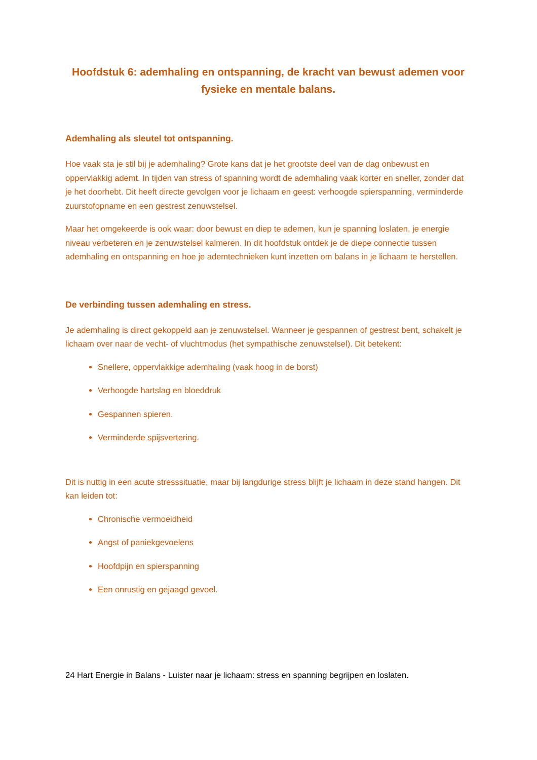Hoofdstuk 6: ademhaling en ontspanning, de kracht van bewust ademen voor fysieke en mentale balans.
Ademhaling als sleutel tot ontspanning.
Hoe vaak sta je stil bij je ademhaling? Grote kans dat je het grootste deel van de dag onbewust en oppervlakkig ademt. In tijden van stress of spanning wordt de ademhaling vaak korter en sneller, zonder dat je het doorhebt. Dit heeft directe gevolgen voor je lichaam en geest: verhoogde spierspanning, verminderde zuurstofopname en een gestrest zenuwstelsel.
Maar het omgekeerde is ook waar: door bewust en diep te ademen, kun je spanning loslaten, je energie niveau verbeteren en je zenuwstelsel kalmeren. In dit hoofdstuk ontdek je de diepe connectie tussen ademhaling en ontspanning en hoe je ademtechnieken kunt inzetten om balans in je lichaam te herstellen.
De verbinding tussen ademhaling en stress.
Je ademhaling is direct gekoppeld aan je zenuwstelsel. Wanneer je gespannen of gestrest bent, schakelt je lichaam over naar de vecht- of vluchtmodus (het sympathische zenuwstelsel). Dit betekent:
Snellere, oppervlakkige ademhaling (vaak hoog in de borst)
Verhoogde hartslag en bloeddruk
Gespannen spieren.
Verminderde spijsvertering.
Dit is nuttig in een acute stresssituatie, maar bij langdurige stress blijft je lichaam in deze stand hangen. Dit kan leiden tot:
Chronische vermoeidheid
Angst of paniekgevoelens
Hoofdpijn en spierspanning
Een onrustig en gejaagd gevoel.
24 Hart Energie in Balans - Luister naar je lichaam: stress en spanning begrijpen en loslaten.